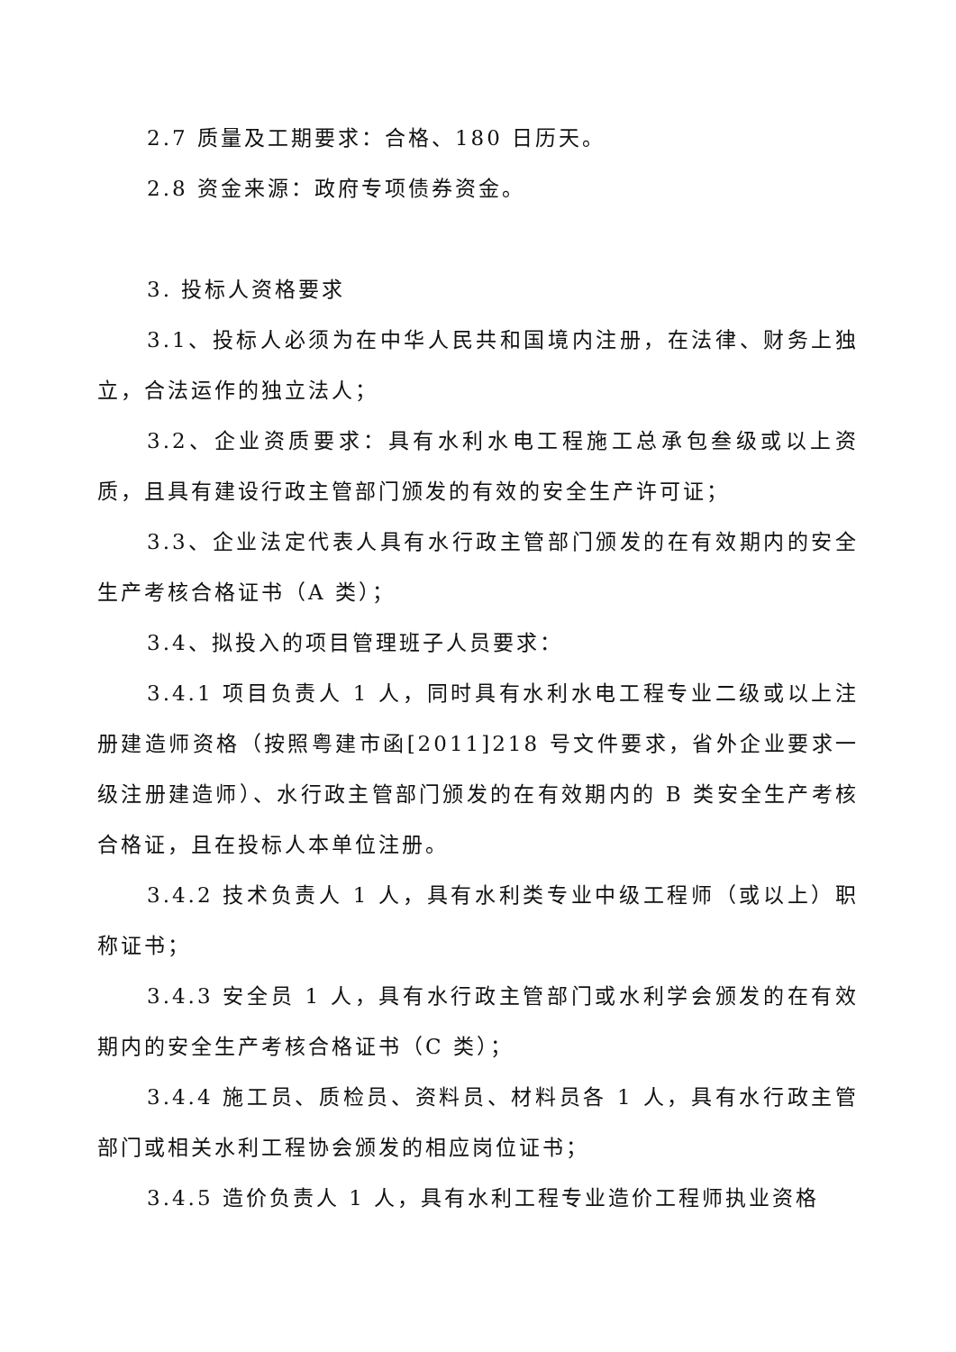2.7 质量及工期要求：合格、180 日历天。
2.8 资金来源：政府专项债券资金。
3. 投标人资格要求
3.1、投标人必须为在中华人民共和国境内注册，在法律、财务上独立，合法运作的独立法人；
3.2、企业资质要求：具有水利水电工程施工总承包叁级或以上资质，且具有建设行政主管部门颁发的有效的安全生产许可证；
3.3、企业法定代表人具有水行政主管部门颁发的在有效期内的安全生产考核合格证书（A 类）；
3.4、拟投入的项目管理班子人员要求：
3.4.1 项目负责人 1 人，同时具有水利水电工程专业二级或以上注册建造师资格（按照粤建市函[2011]218 号文件要求，省外企业要求一级注册建造师）、水行政主管部门颁发的在有效期内的 B 类安全生产考核合格证，且在投标人本单位注册。
3.4.2 技术负责人 1 人，具有水利类专业中级工程师（或以上）职称证书；
3.4.3 安全员 1 人，具有水行政主管部门或水利学会颁发的在有效期内的安全生产考核合格证书（C 类）；
3.4.4 施工员、质检员、资料员、材料员各 1 人，具有水行政主管部门或相关水利工程协会颁发的相应岗位证书；
3.4.5 造价负责人 1 人，具有水利工程专业造价工程师执业资格